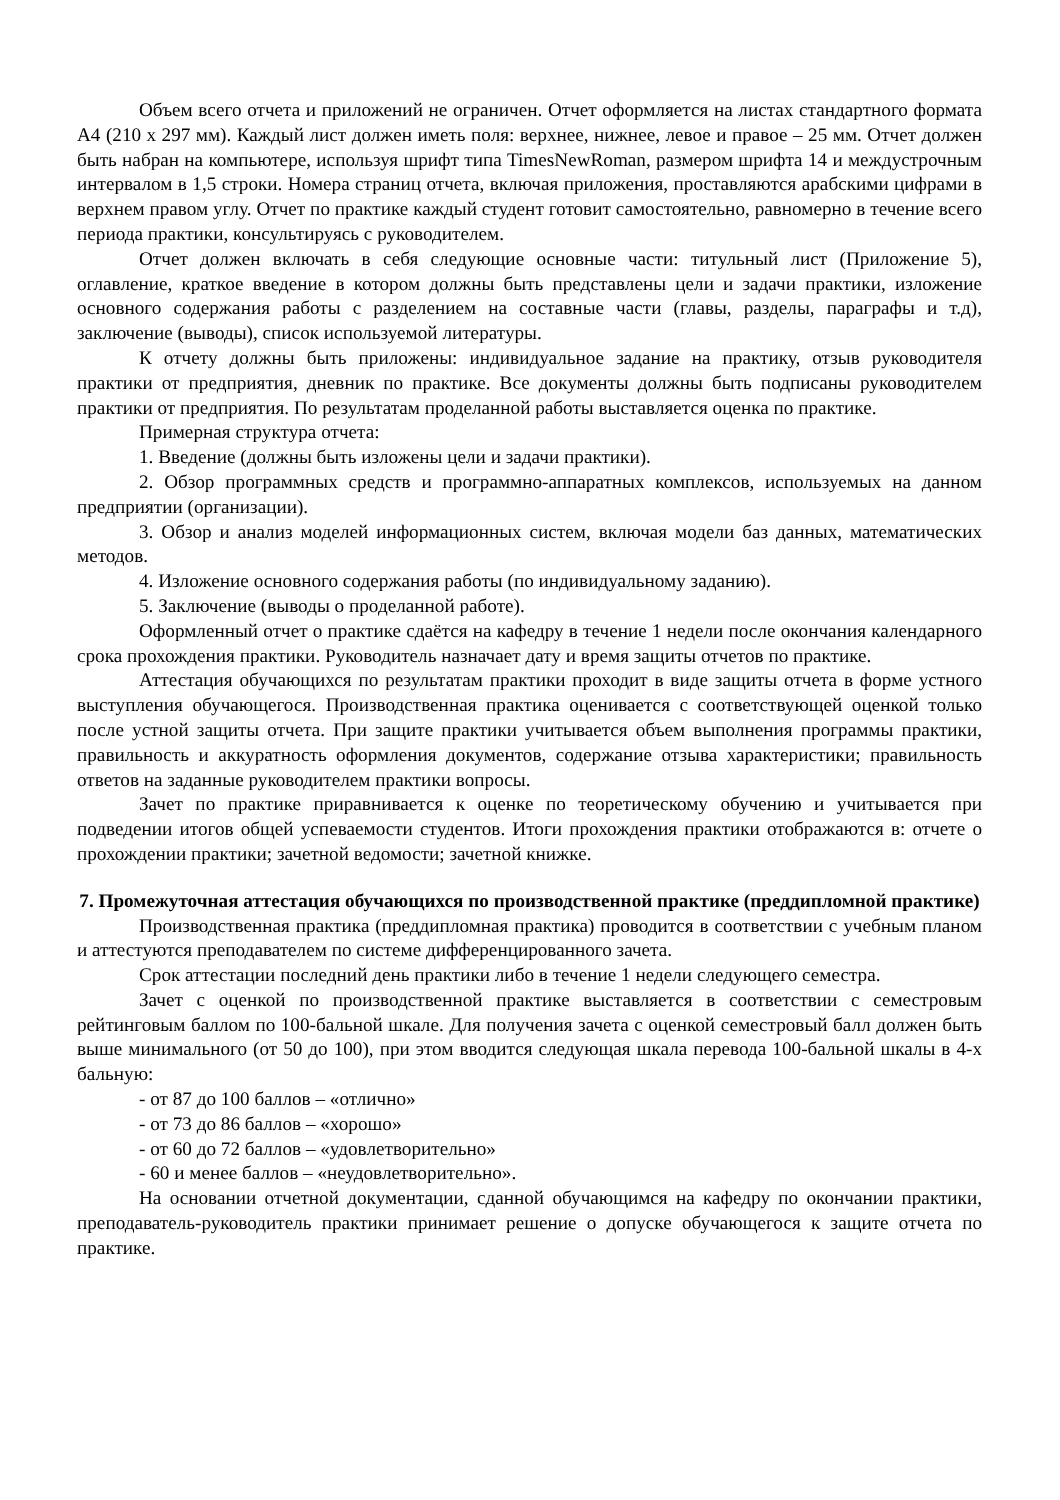Объем всего отчета и приложений не ограничен. Отчет оформляется на листах стандартного формата А4 (210 х 297 мм). Каждый лист должен иметь поля: верхнее, нижнее, левое и правое – 25 мм. Отчет должен быть набран на компьютере, используя шрифт типа TimesNewRoman, размером шрифта 14 и междустрочным интервалом в 1,5 строки. Номера страниц отчета, включая приложения, проставляются арабскими цифрами в верхнем правом углу. Отчет по практике каждый студент готовит самостоятельно, равномерно в течение всего периода практики, консультируясь с руководителем.
Отчет должен включать в себя следующие основные части: титульный лист (Приложение 5), оглавление, краткое введение в котором должны быть представлены цели и задачи практики, изложение основного содержания работы с разделением на составные части (главы, разделы, параграфы и т.д), заключение (выводы), список используемой литературы.
К отчету должны быть приложены: индивидуальное задание на практику, отзыв руководителя практики от предприятия, дневник по практике. Все документы должны быть подписаны руководителем практики от предприятия. По результатам проделанной работы выставляется оценка по практике.
Примерная структура отчета:
1. Введение (должны быть изложены цели и задачи практики).
2. Обзор программных средств и программно-аппаратных комплексов, используемых на данном предприятии (организации).
3. Обзор и анализ моделей информационных систем, включая модели баз данных, математических методов.
4. Изложение основного содержания работы (по индивидуальному заданию).
5. Заключение (выводы о проделанной работе).
Оформленный отчет о практике сдаётся на кафедру в течение 1 недели после окончания календарного срока прохождения практики. Руководитель назначает дату и время защиты отчетов по практике.
Аттестация обучающихся по результатам практики проходит в виде защиты отчета в форме устного выступления обучающегося. Производственная практика оценивается с соответствующей оценкой только после устной защиты отчета. При защите практики учитывается объем выполнения программы практики, правильность и аккуратность оформления документов, содержание отзыва характеристики; правильность ответов на заданные руководителем практики вопросы.
Зачет по практике приравнивается к оценке по теоретическому обучению и учитывается при подведении итогов общей успеваемости студентов. Итоги прохождения практики отображаются в: отчете о прохождении практики; зачетной ведомости; зачетной книжке.
7. Промежуточная аттестация обучающихся по производственной практике (преддипломной практике)
Производственная практика (преддипломная практика) проводится в соответствии с учебным планом и аттестуются преподавателем по системе дифференцированного зачета.
Срок аттестации последний день практики либо в течение 1 недели следующего семестра.
Зачет с оценкой по производственной практике выставляется в соответствии с семестровым рейтинговым баллом по 100-бальной шкале. Для получения зачета с оценкой семестровый балл должен быть выше минимального (от 50 до 100), при этом вводится следующая шкала перевода 100-бальной шкалы в 4-х бальную:
- от 87 до 100 баллов – «отлично»
- от 73 до 86 баллов – «хорошо»
- от 60 до 72 баллов – «удовлетворительно»
- 60 и менее баллов – «неудовлетворительно».
На основании отчетной документации, сданной обучающимся на кафедру по окончании практики, преподаватель-руководитель практики принимает решение о допуске обучающегося к защите отчета по практике.